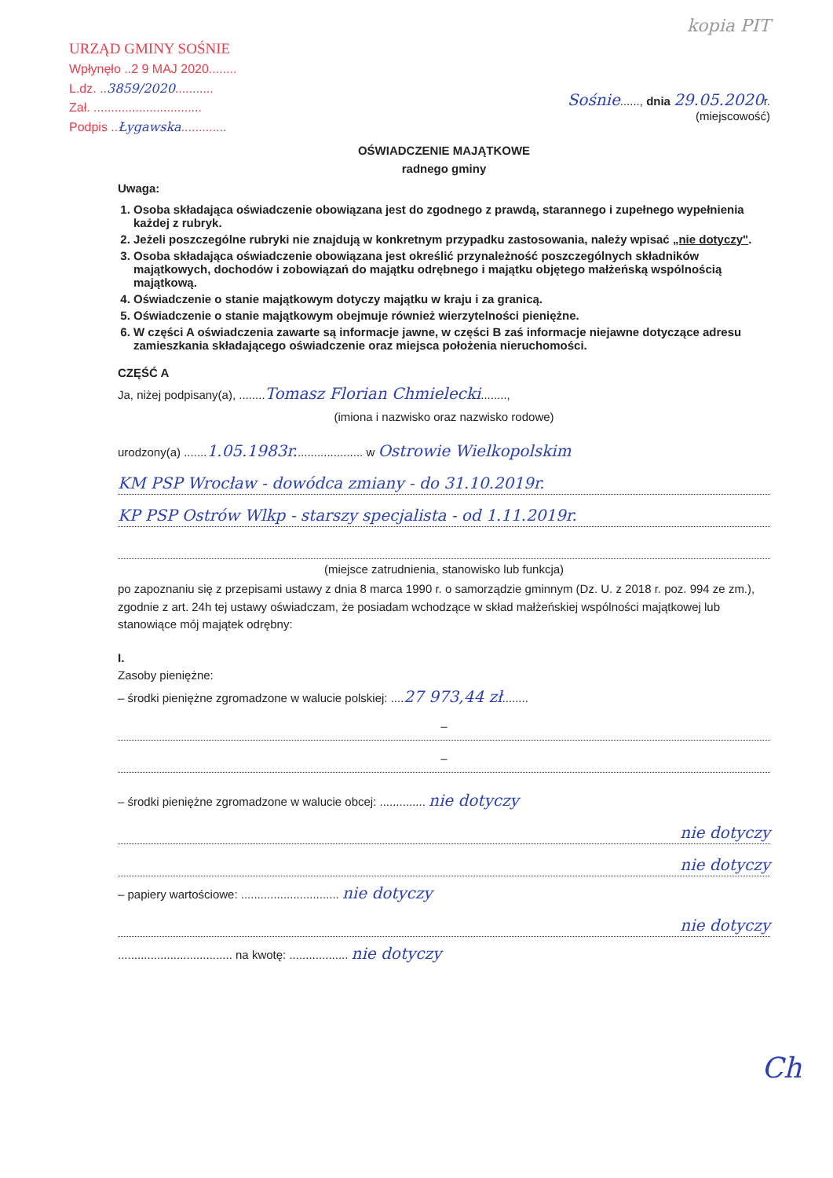kopia PIT
URZĄD GMINY SOŚNIE
Wpłynęło ..2 9 MAJ 2020........
L.dz. ..3859/2020...........
Zał. ...............................
Podpis ..Łygawska.............
Sośnie......, dnia 29.05.2020r.
(miejscowość)
OŚWIADCZENIE MAJĄTKOWE
radnego gminy
Uwaga:
1. Osoba składająca oświadczenie obowiązana jest do zgodnego z prawdą, starannego i zupełnego wypełnienia każdej z rubryk.
2. Jeżeli poszczególne rubryki nie znajdują w konkretnym przypadku zastosowania, należy wpisać „nie dotyczy".
3. Osoba składająca oświadczenie obowiązana jest określić przynależność poszczególnych składników majątkowych, dochodów i zobowiązań do majątku odrębnego i majątku objętego małżeńską wspólnością majątkową.
4. Oświadczenie o stanie majątkowym dotyczy majątku w kraju i za granicą.
5. Oświadczenie o stanie majątkowym obejmuje również wierzytelności pieniężne.
6. W części A oświadczenia zawarte są informacje jawne, w części B zaś informacje niejawne dotyczące adresu zamieszkania składającego oświadczenie oraz miejsca położenia nieruchomości.
CZĘŚĆ A
Ja, niżej podpisany(a), ........Tomasz Florian Chmielecki........,
(imiona i nazwisko oraz nazwisko rodowe)
urodzony(a) .......1.05.1983r..................... w Ostrowie Wielkopolskim
KM PSP Wrocław - dowódca zmiany - do 31.10.2019r.
KP PSP Ostrów Wlkp - starszy specjalista - od 1.11.2019r.
(miejsce zatrudnienia, stanowisko lub funkcja)
po zapoznaniu się z przepisami ustawy z dnia 8 marca 1990 r. o samorządzie gminnym (Dz. U. z 2018 r. poz. 994 ze zm.), zgodnie z art. 24h tej ustawy oświadczam, że posiadam wchodzące w skład małżeńskiej wspólności majątkowej lub stanowiące mój majątek odrębny:
I.
Zasoby pieniężne:
– środki pieniężne zgromadzone w walucie polskiej: ....27 973,44 zł........
–
–
– środki pieniężne zgromadzone w walucie obcej: .............. nie dotyczy
nie dotyczy
nie dotyczy
– papiery wartościowe: .............................. nie dotyczy
nie dotyczy
................................... na kwotę: .................. nie dotyczy
Ch